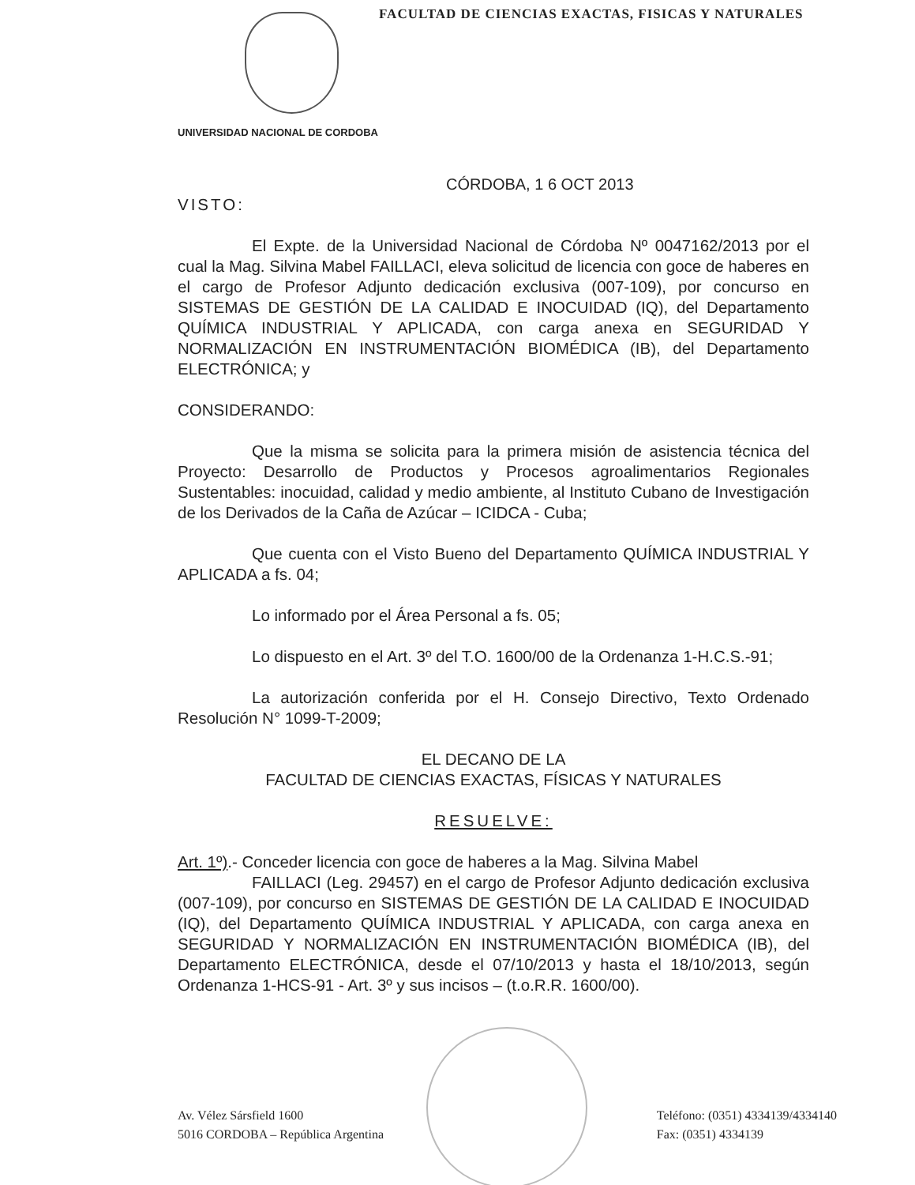FACULTAD DE CIENCIAS EXACTAS, FISICAS Y NATURALES
UNIVERSIDAD NACIONAL DE CORDOBA
CÓRDOBA, 1 6 OCT 2013
VISTO:
El Expte. de la Universidad Nacional de Córdoba Nº 0047162/2013 por el cual la Mag. Silvina Mabel FAILLACI, eleva solicitud de licencia con goce de haberes en el cargo de Profesor Adjunto dedicación exclusiva (007-109), por concurso en SISTEMAS DE GESTIÓN DE LA CALIDAD E INOCUIDAD (IQ), del Departamento QUÍMICA INDUSTRIAL Y APLICADA, con carga anexa en SEGURIDAD Y NORMALIZACIÓN EN INSTRUMENTACIÓN BIOMÉDICA (IB), del Departamento ELECTRÓNICA; y
CONSIDERANDO:
Que la misma se solicita para la primera misión de asistencia técnica del Proyecto: Desarrollo de Productos y Procesos agroalimentarios Regionales Sustentables: inocuidad, calidad y medio ambiente, al Instituto Cubano de Investigación de los Derivados de la Caña de Azúcar – ICIDCA - Cuba;
Que cuenta con el Visto Bueno del Departamento QUÍMICA INDUSTRIAL Y APLICADA a fs. 04;
Lo informado por el Área Personal a fs. 05;
Lo dispuesto en el Art. 3º del T.O. 1600/00 de la Ordenanza 1-H.C.S.-91;
La autorización conferida por el H. Consejo Directivo, Texto Ordenado Resolución N° 1099-T-2009;
EL DECANO DE LA
FACULTAD DE CIENCIAS EXACTAS, FÍSICAS Y NATURALES
RESUELVE:
Art. 1º).- Conceder licencia con goce de haberes a la Mag. Silvina Mabel
FAILLACI (Leg. 29457) en el cargo de Profesor Adjunto dedicación exclusiva (007-109), por concurso en SISTEMAS DE GESTIÓN DE LA CALIDAD E INOCUIDAD (IQ), del Departamento QUÍMICA INDUSTRIAL Y APLICADA, con carga anexa en SEGURIDAD Y NORMALIZACIÓN EN INSTRUMENTACIÓN BIOMÉDICA (IB), del Departamento ELECTRÓNICA, desde el 07/10/2013 y hasta el 18/10/2013, según Ordenanza 1-HCS-91 - Art. 3º y sus incisos – (t.o.R.R. 1600/00).
Av. Vélez Sársfield 1600
5016 CORDOBA – República Argentina
Teléfono: (0351) 4334139/4334140
Fax: (0351) 4334139